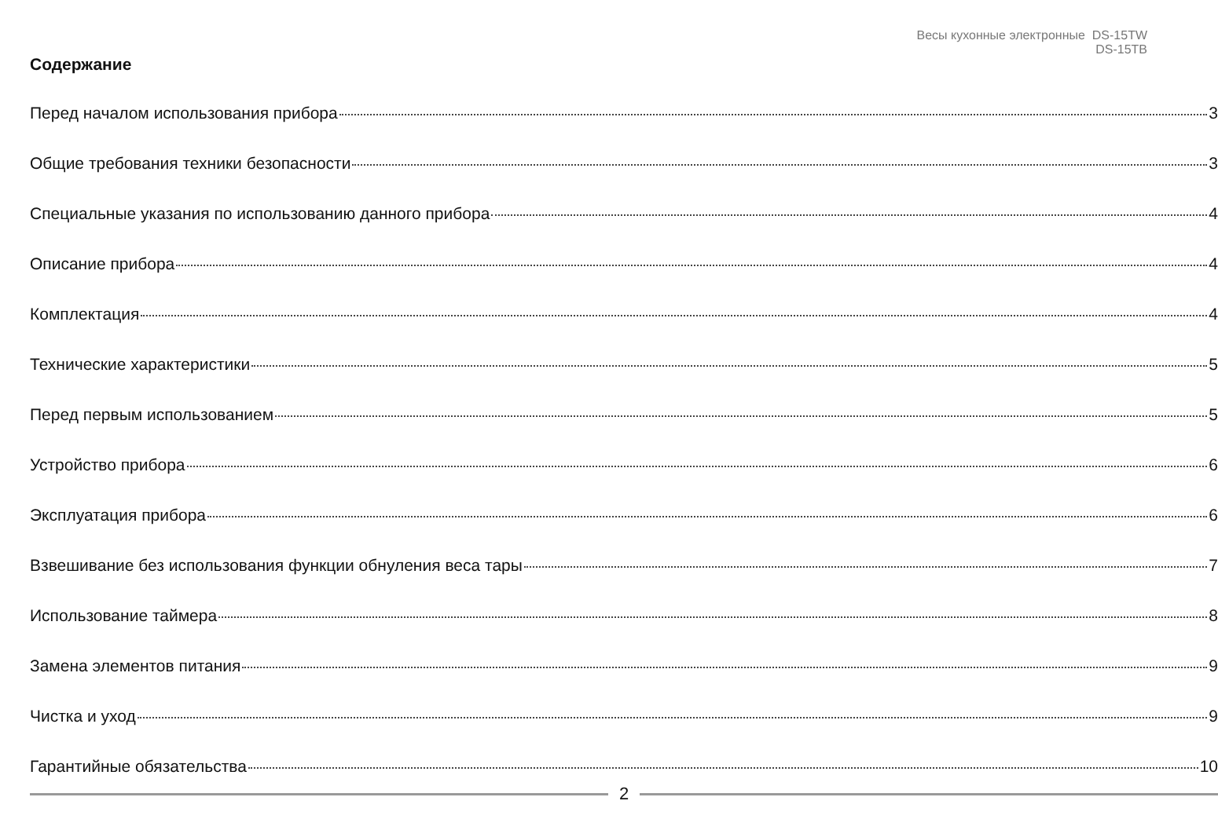Весы кухонные электронные DS-15TW
DS-15TB
Содержание
Перед началом использования прибора 3
Общие требования техники безопасности 3
Специальные указания по использованию данного прибора 4
Описание прибора 4
Комплектация 4
Технические характеристики 5
Перед первым использованием 5
Устройство прибора 6
Эксплуатация прибора 6
Взвешивание без использования функции обнуления веса тары 7
Использование таймера 8
Замена элементов питания 9
Чистка и уход 9
Гарантийные обязательства 10
2